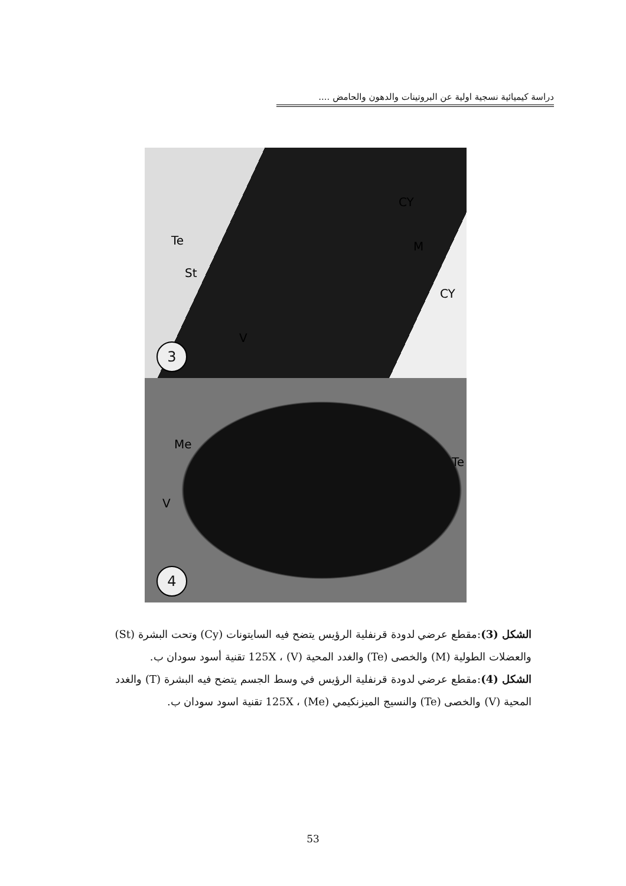دراسة كيميائية نسجية اولية عن البروتينات والدهون والحامض ....
CY
M Te
St
CY
V
3
Me
Te
V
4
الشكل (3):مقطع عرضي لدودة قرنفلية الرؤيس يتضح فيه السايتونات (Cy) وتحت البشرة (St) والعضلات الطولية (M) والخصى (Te) والغدد المحية (V) ، 125X تقنية أسود سودان ب.
الشكل (4):مقطع عرضي لدودة قرنفلية الرؤيس في وسط الجسم يتضح فيه البشرة (T) والغدد المحية (V) والخصى (Te) والنسيج الميزنكيمي (Me) ، 125X تقنية اسود سودان ب.
53